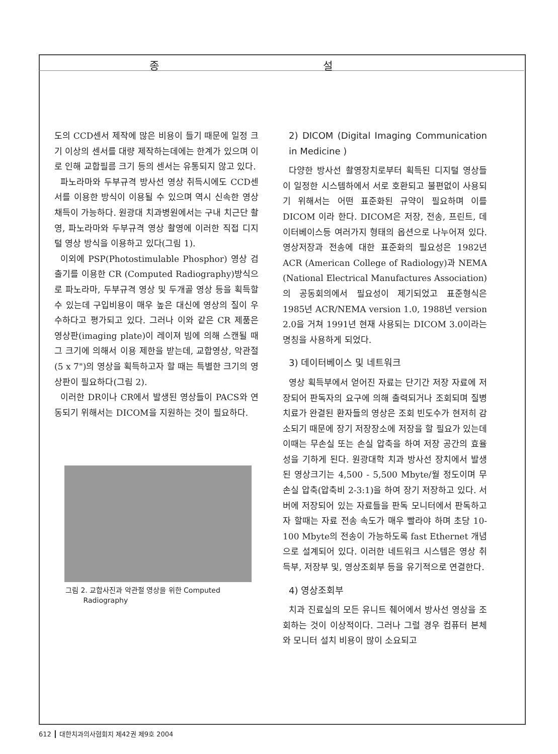종 설
도의 CCD센서 제작에 많은 비용이 들기 때문에 일정 크기 이상의 센서를 대량 제작하는데에는 한계가 있으며 이로 인해 교합필름 크기 등의 센서는 유통되지 않고 있다.
파노라마와 두부규격 방사선 영상 취득시에도 CCD센서를 이용한 방식이 이용될 수 있으며 역시 신속한 영상 채득이 가능하다. 원광대 치과병원에서는 구내 치근단 촬영, 파노라마와 두부규격 영상 촬영에 이러한 직접 디지털 영상 방식을 이용하고 있다(그림 1).
이외에 PSP(Photostimulable Phosphor) 영상 검출기를 이용한 CR (Computed Radiography)방식으로 파노라마, 두부규격 영상 및 두개골 영상 등을 획득할 수 있는데 구입비용이 매우 높은 대신에 영상의 질이 우수하다고 평가되고 있다. 그러나 이와 같은 CR 제품은 영상판(imaging plate)이 레이져 빔에 의해 스캔될 때 그 크기에 의해서 이용 제한을 받는데, 교합영상, 악관절(5 x 7")의 영상을 획득하고자 할 때는 특별한 크기의 영상판이 필요하다(그림 2).
이러한 DR이나 CR에서 발생된 영상들이 PACS와 연동되기 위해서는 DICOM을 지원하는 것이 필요하다.
그림 2. 교합사진과 악관절 영상을 위한 Computed
Radiography
2) DICOM (Digital Imaging Communication in Medicine )
다양한 방사선 촬영장치로부터 획득된 디지털 영상들이 일정한 시스템하에서 서로 호환되고 불편없이 사용되기 위해서는 어떤 표준화된 규약이 필요하며 이를 DICOM 이라 한다. DICOM은 저장, 전송, 프린트, 데이터베이스등 여러가지 형태의 옵션으로 나누어져 있다. 영상저장과 전송에 대한 표준화의 필요성은 1982년 ACR (American College of Radiology)과 NEMA (National Electrical Manufactures Association)의 공동회의에서 필요성이 제기되었고 표준형식은 1985년 ACR/NEMA version 1.0, 1988년 version 2.0을 거쳐 1991년 현재 사용되는 DICOM 3.0이라는 명칭을 사용하게 되었다.
3) 데이터베이스 및 네트워크
영상 획득부에서 얻어진 자료는 단기간 저장 자료에 저장되어 판독자의 요구에 의해 출력되거나 조회되며 질병 치료가 완결된 환자들의 영상은 조회 빈도수가 현저히 감소되기 때문에 장기 저장장소에 저장을 할 필요가 있는데 이때는 무손실 또는 손실 압축을 하여 저장 공간의 효율성을 기하게 된다. 원광대학 치과 방사선 장치에서 발생된 영상크기는 4,500 - 5,500 Mbyte/월 정도이며 무손실 압축(압축비 2-3:1)을 하여 장기 저장하고 있다. 서버에 저장되어 있는 자료들을 판독 모니터에서 판독하고자 할때는 자료 전송 속도가 매우 빨라야 하며 초당 10-100 Mbyte의 전송이 가능하도록 fast Ethernet 개념으로 설계되어 있다. 이러한 네트워크 시스템은 영상 취득부, 저장부 및, 영상조회부 등을 유기적으로 연결한다.
4) 영상조회부
치과 진료실의 모든 유니트 췌어에서 방사선 영상을 조회하는 것이 이상적이다. 그러나 그럴 경우 컴퓨터 본체와 모니터 설치 비용이 많이 소요되고
612 ┃ 대한치과의사협회지 제42권 제9호 2004